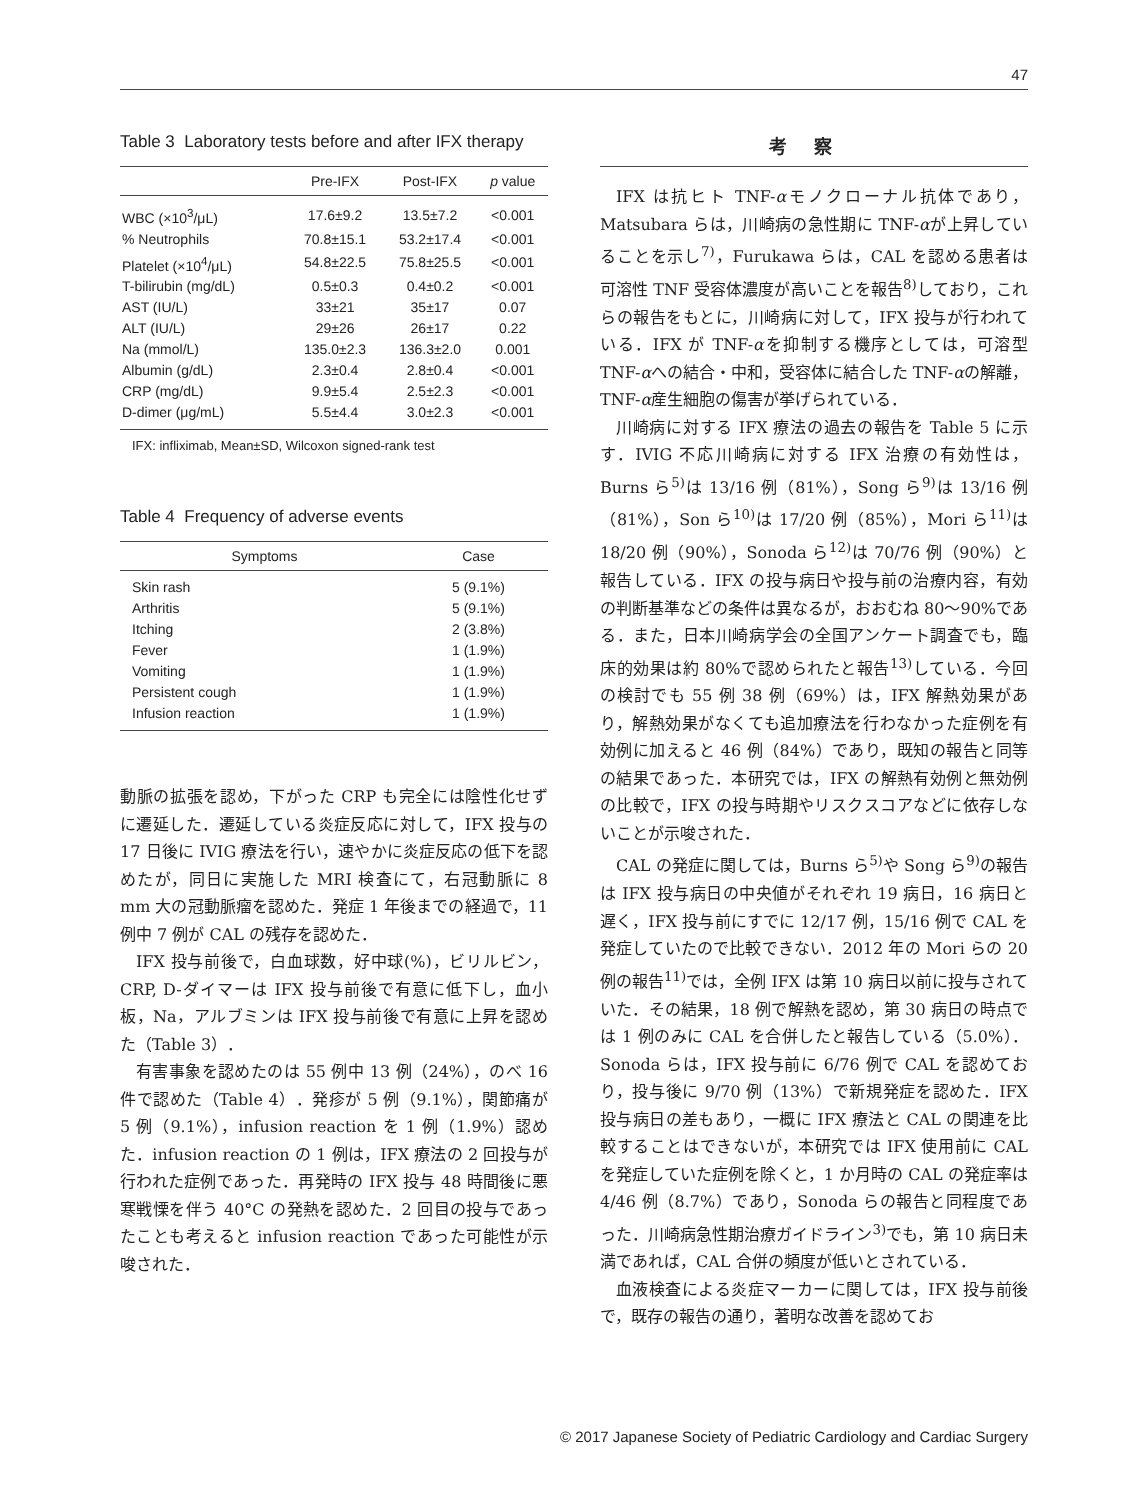47
Table 3 Laboratory tests before and after IFX therapy
| | Pre-IFX | Post-IFX | p value |
| --- | --- | --- | --- |
| WBC (×10<sup>3</sup>/μL) | 17.6±9.2 | 13.5±7.2 | <0.001 |
| % Neutrophils | 70.8±15.1 | 53.2±17.4 | <0.001 |
| Platelet (×10<sup>4</sup>/μL) | 54.8±22.5 | 75.8±25.5 | <0.001 |
| T-bilirubin (mg/dL) | 0.5±0.3 | 0.4±0.2 | <0.001 |
| AST (IU/L) | 33±21 | 35±17 | 0.07 |
| ALT (IU/L) | 29±26 | 26±17 | 0.22 |
| Na (mmol/L) | 135.0±2.3 | 136.3±2.0 | 0.001 |
| Albumin (g/dL) | 2.3±0.4 | 2.8±0.4 | <0.001 |
| CRP (mg/dL) | 9.9±5.4 | 2.5±2.3 | <0.001 |
| D-dimer (μg/mL) | 5.5±4.4 | 3.0±2.3 | <0.001 |
IFX: infliximab, Mean±SD, Wilcoxon signed-rank test
Table 4 Frequency of adverse events
| Symptoms | Case |
| --- | --- |
| Skin rash | 5 (9.1%) |
| Arthritis | 5 (9.1%) |
| Itching | 2 (3.8%) |
| Fever | 1 (1.9%) |
| Vomiting | 1 (1.9%) |
| Persistent cough | 1 (1.9%) |
| Infusion reaction | 1 (1.9%) |
動脈の拡張を認め，下がった CRP も完全には陰性化せずに遷延した．遷延している炎症反応に対して，IFX 投与の 17 日後に IVIG 療法を行い，速やかに炎症反応の低下を認めたが，同日に実施した MRI 検査にて，右冠動脈に 8 mm 大の冠動脈瘤を認めた．発症 1 年後までの経過で，11 例中 7 例が CAL の残存を認めた．
IFX 投与前後で，白血球数，好中球(%)，ビリルビン，CRP, D-ダイマーは IFX 投与前後で有意に低下し，血小板，Na，アルブミンは IFX 投与前後で有意に上昇を認めた（Table 3）．
有害事象を認めたのは 55 例中 13 例（24%），のべ 16 件で認めた（Table 4）．発疹が 5 例（9.1%），関節痛が 5 例（9.1%），infusion reaction を 1 例（1.9%）認めた．infusion reaction の 1 例は，IFX 療法の 2 回投与が行われた症例であった．再発時の IFX 投与 48 時間後に悪寒戦慄を伴う 40°C の発熱を認めた．2 回目の投与であったことも考えると infusion reaction であった可能性が示唆された．
考察
IFX は抗ヒト TNF-αモノクローナル抗体であり，Matsubara らは，川崎病の急性期に TNF-αが上昇していることを示し<sup>7)</sup>，Furukawa らは，CAL を認める患者は可溶性 TNF 受容体濃度が高いことを報告<sup>8)</sup>しており，これらの報告をもとに，川崎病に対して，IFX 投与が行われている．IFX が TNF-αを抑制する機序としては，可溶型 TNF-αへの結合・中和，受容体に結合した TNF-αの解離，TNF-α産生細胞の傷害が挙げられている．
川崎病に対する IFX 療法の過去の報告を Table 5 に示す．IVIG 不応川崎病に対する IFX 治療の有効性は，Burns ら<sup>5)</sup>は 13/16 例（81%），Song ら<sup>9)</sup>は 13/16 例（81%），Son ら<sup>10)</sup>は 17/20 例（85%），Mori ら<sup>11)</sup>は 18/20 例（90%），Sonoda ら<sup>12)</sup>は 70/76 例（90%）と報告している．IFX の投与病日や投与前の治療内容，有効の判断基準などの条件は異なるが，おおむね 80～90%である．また，日本川崎病学会の全国アンケート調査でも，臨床的効果は約 80%で認められたと報告<sup>13)</sup>している．今回の検討でも 55 例 38 例（69%）は，IFX 解熱効果があり，解熱効果がなくても追加療法を行わなかった症例を有効例に加えると 46 例（84%）であり，既知の報告と同等の結果であった．本研究では，IFX の解熱有効例と無効例の比較で，IFX の投与時期やリスクスコアなどに依存しないことが示唆された．
CAL の発症に関しては，Burns ら<sup>5)</sup>や Song ら<sup>9)</sup>の報告は IFX 投与病日の中央値がそれぞれ 19 病日，16 病日と遅く，IFX 投与前にすでに 12/17 例，15/16 例で CAL を発症していたので比較できない．2012 年の Mori らの 20 例の報告<sup>11)</sup>では，全例 IFX は第 10 病日以前に投与されていた．その結果，18 例で解熱を認め，第 30 病日の時点では 1 例のみに CAL を合併したと報告している（5.0%）．Sonoda らは，IFX 投与前に 6/76 例で CAL を認めており，投与後に 9/70 例（13%）で新規発症を認めた．IFX 投与病日の差もあり，一概に IFX 療法と CAL の関連を比較することはできないが，本研究では IFX 使用前に CAL を発症していた症例を除くと，1 か月時の CAL の発症率は 4/46 例（8.7%）であり，Sonoda らの報告と同程度であった．川崎病急性期治療ガイドライン<sup>3)</sup>でも，第 10 病日未満であれば，CAL 合併の頻度が低いとされている．
血液検査による炎症マーカーに関しては，IFX 投与前後で，既存の報告の通り，著明な改善を認めてお
© 2017 Japanese Society of Pediatric Cardiology and Cardiac Surgery